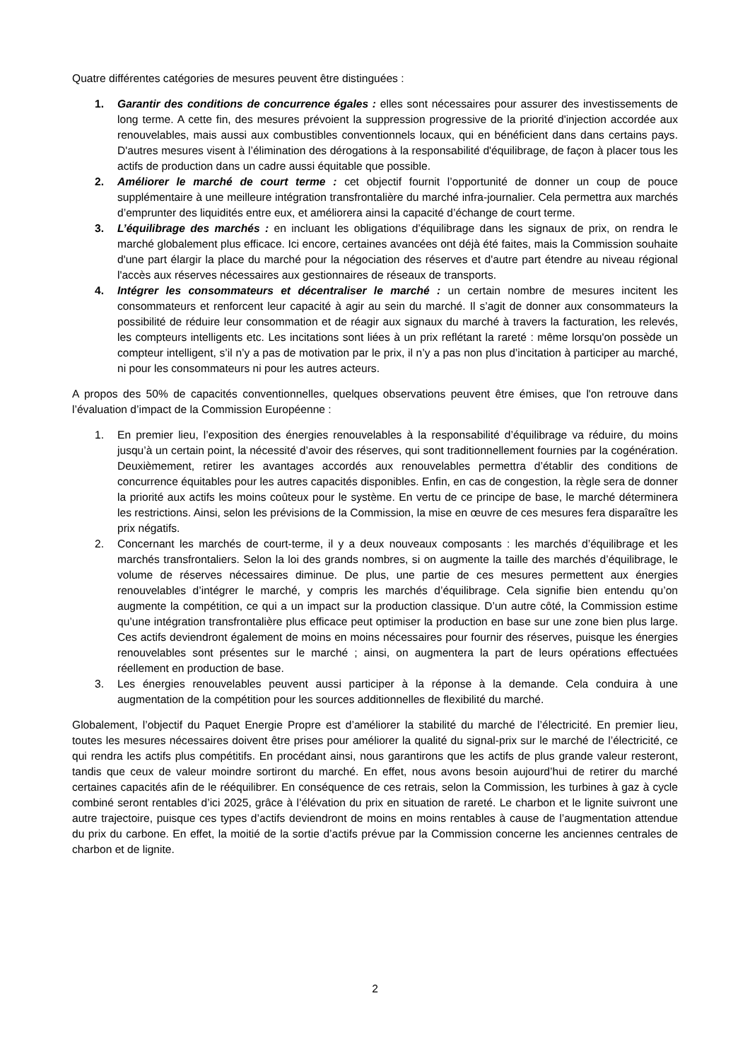Quatre différentes catégories de mesures peuvent être distinguées :
1. Garantir des conditions de concurrence égales : elles sont nécessaires pour assurer des investissements de long terme. A cette fin, des mesures prévoient la suppression progressive de la priorité d'injection accordée aux renouvelables, mais aussi aux combustibles conventionnels locaux, qui en bénéficient dans dans certains pays. D'autres mesures visent à l’élimination des dérogations à la responsabilité d'équilibrage, de façon à placer tous les actifs de production dans un cadre aussi équitable que possible.
2. Améliorer le marché de court terme : cet objectif fournit l’opportunité de donner un coup de pouce supplémentaire à une meilleure intégration transfrontalière du marché infra-journalier. Cela permettra aux marchés d’emprunter des liquidités entre eux, et améliorera ainsi la capacité d’échange de court terme.
3. L’équilibrage des marchés : en incluant les obligations d’équilibrage dans les signaux de prix, on rendra le marché globalement plus efficace. Ici encore, certaines avancées ont déjà été faites, mais la Commission souhaite d'une part élargir la place du marché pour la négociation des réserves et d'autre part étendre au niveau régional l'accès aux réserves nécessaires aux gestionnaires de réseaux de transports.
4. Intégrer les consommateurs et décentraliser le marché : un certain nombre de mesures incitent les consommateurs et renforcent leur capacité à agir au sein du marché. Il s’agit de donner aux consommateurs la possibilité de réduire leur consommation et de réagir aux signaux du marché à travers la facturation, les relevés, les compteurs intelligents etc. Les incitations sont liées à un prix reflétant la rareté : même lorsqu'on possède un compteur intelligent, s’il n’y a pas de motivation par le prix, il n’y a pas non plus d’incitation à participer au marché, ni pour les consommateurs ni pour les autres acteurs.
A propos des 50% de capacités conventionnelles, quelques observations peuvent être émises, que l'on retrouve dans l’évaluation d’impact de la Commission Européenne :
1. En premier lieu, l’exposition des énergies renouvelables à la responsabilité d’équilibrage va réduire, du moins jusqu’à un certain point, la nécessité d’avoir des réserves, qui sont traditionnellement fournies par la cogénération. Deuxièmement, retirer les avantages accordés aux renouvelables permettra d’établir des conditions de concurrence équitables pour les autres capacités disponibles. Enfin, en cas de congestion, la règle sera de donner la priorité aux actifs les moins coûteux pour le système. En vertu de ce principe de base, le marché déterminera les restrictions. Ainsi, selon les prévisions de la Commission, la mise en œuvre de ces mesures fera disparaître les prix négatifs.
2. Concernant les marchés de court-terme, il y a deux nouveaux composants : les marchés d’équilibrage et les marchés transfrontaliers. Selon la loi des grands nombres, si on augmente la taille des marchés d’équilibrage, le volume de réserves nécessaires diminue. De plus, une partie de ces mesures permettent aux énergies renouvelables d’intégrer le marché, y compris les marchés d’équilibrage. Cela signifie bien entendu qu’on augmente la compétition, ce qui a un impact sur la production classique. D’un autre côté, la Commission estime qu’une intégration transfrontalière plus efficace peut optimiser la production en base sur une zone bien plus large. Ces actifs deviendront également de moins en moins nécessaires pour fournir des réserves, puisque les énergies renouvelables sont présentes sur le marché ; ainsi, on augmentera la part de leurs opérations effectuées réellement en production de base.
3. Les énergies renouvelables peuvent aussi participer à la réponse à la demande. Cela conduira à une augmentation de la compétition pour les sources additionnelles de flexibilité du marché.
Globalement, l’objectif du Paquet Energie Propre est d’améliorer la stabilité du marché de l’électricité. En premier lieu, toutes les mesures nécessaires doivent être prises pour améliorer la qualité du signal-prix sur le marché de l’électricité, ce qui rendra les actifs plus compétitifs. En procédant ainsi, nous garantirons que les actifs de plus grande valeur resteront, tandis que ceux de valeur moindre sortiront du marché. En effet, nous avons besoin aujourd’hui de retirer du marché certaines capacités afin de le rééquilibrer. En conséquence de ces retrais, selon la Commission, les turbines à gaz à cycle combiné seront rentables d’ici 2025, grâce à l’élévation du prix en situation de rareté. Le charbon et le lignite suivront une autre trajectoire, puisque ces types d’actifs deviendront de moins en moins rentables à cause de l’augmentation attendue du prix du carbone. En effet, la moitié de la sortie d’actifs prévue par la Commission concerne les anciennes centrales de charbon et de lignite.
2